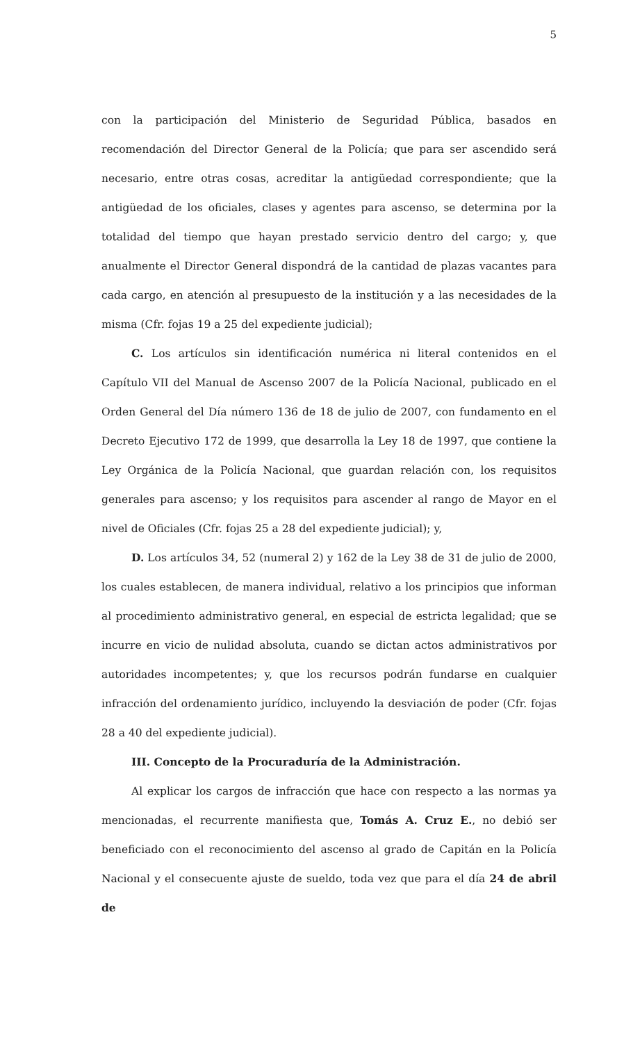5
con la participación del Ministerio de Seguridad Pública, basados en recomendación del Director General de la Policía; que para ser ascendido será necesario, entre otras cosas, acreditar la antigüedad correspondiente; que la antigüedad de los oficiales, clases y agentes para ascenso, se determina por la totalidad del tiempo que hayan prestado servicio dentro del cargo; y, que anualmente el Director General dispondrá de la cantidad de plazas vacantes para cada cargo, en atención al presupuesto de la institución y a las necesidades de la misma (Cfr. fojas 19 a 25 del expediente judicial);
C. Los artículos sin identificación numérica ni literal contenidos en el Capítulo VII del Manual de Ascenso 2007 de la Policía Nacional, publicado en el Orden General del Día número 136 de 18 de julio de 2007, con fundamento en el Decreto Ejecutivo 172 de 1999, que desarrolla la Ley 18 de 1997, que contiene la Ley Orgánica de la Policía Nacional, que guardan relación con, los requisitos generales para ascenso; y los requisitos para ascender al rango de Mayor en el nivel de Oficiales (Cfr. fojas 25 a 28 del expediente judicial); y,
D. Los artículos 34, 52 (numeral 2) y 162 de la Ley 38 de 31 de julio de 2000, los cuales establecen, de manera individual, relativo a los principios que informan al procedimiento administrativo general, en especial de estricta legalidad; que se incurre en vicio de nulidad absoluta, cuando se dictan actos administrativos por autoridades incompetentes; y, que los recursos podrán fundarse en cualquier infracción del ordenamiento jurídico, incluyendo la desviación de poder (Cfr. fojas 28 a 40 del expediente judicial).
III. Concepto de la Procuraduría de la Administración.
Al explicar los cargos de infracción que hace con respecto a las normas ya mencionadas, el recurrente manifiesta que, Tomás A. Cruz E., no debió ser beneficiado con el reconocimiento del ascenso al grado de Capitán en la Policía Nacional y el consecuente ajuste de sueldo, toda vez que para el día 24 de abril de